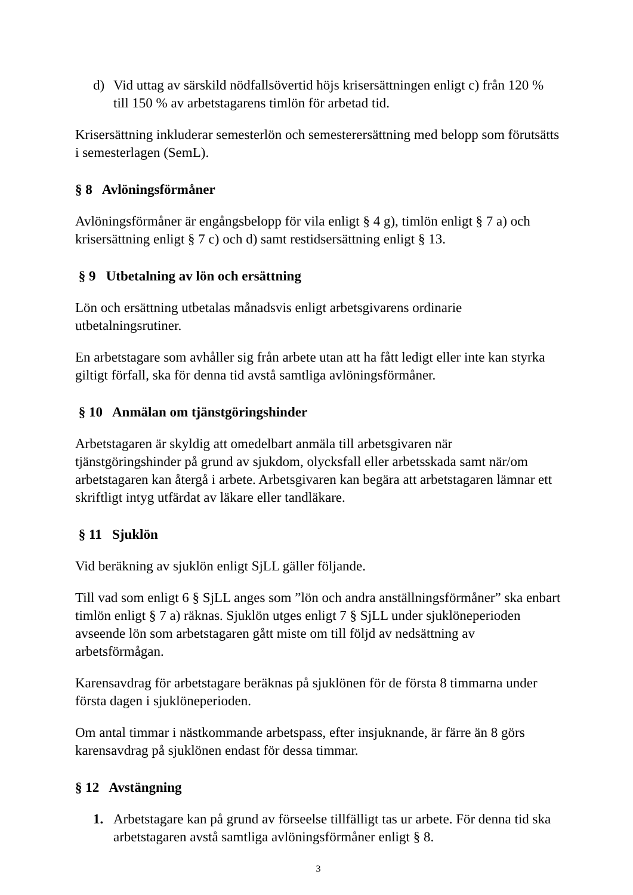d) Vid uttag av särskild nödfallsövertid höjs krisersättningen enligt c) från 120 % till 150 % av arbetstagarens timlön för arbetad tid.
Krisersättning inkluderar semesterlön och semesterersättning med belopp som förutsätts i semesterlagen (SemL).
§ 8 Avlöningsförmåner
Avlöningsförmåner är engångsbelopp för vila enligt § 4 g), timlön enligt § 7 a) och krisersättning enligt § 7 c) och d) samt restidsersättning enligt § 13.
§ 9 Utbetalning av lön och ersättning
Lön och ersättning utbetalas månadsvis enligt arbetsgivarens ordinarie utbetalningsrutiner.
En arbetstagare som avhåller sig från arbete utan att ha fått ledigt eller inte kan styrka giltigt förfall, ska för denna tid avstå samtliga avlöningsförmåner.
§ 10 Anmälan om tjänstgöringshinder
Arbetstagaren är skyldig att omedelbart anmäla till arbetsgivaren när tjänstgöringshinder på grund av sjukdom, olycksfall eller arbetsskada samt när/om arbetstagaren kan återgå i arbete. Arbetsgivaren kan begära att arbetstagaren lämnar ett skriftligt intyg utfärdat av läkare eller tandläkare.
§ 11 Sjuklön
Vid beräkning av sjuklön enligt SjLL gäller följande.
Till vad som enligt 6 § SjLL anges som ”lön och andra anställningsförmåner” ska enbart timlön enligt § 7 a) räknas. Sjuklön utges enligt 7 § SjLL under sjuklöneperioden avseende lön som arbetstagaren gått miste om till följd av nedsättning av arbetsförmågan.
Karensavdrag för arbetstagare beräknas på sjuklönen för de första 8 timmarna under första dagen i sjuklöneperioden.
Om antal timmar i nästkommande arbetspass, efter insjuknande, är färre än 8 görs karensavdrag på sjuklönen endast för dessa timmar.
§ 12 Avstängning
1. Arbetstagare kan på grund av förseelse tillfälligt tas ur arbete. För denna tid ska arbetstagaren avstå samtliga avlöningsförmåner enligt § 8.
3